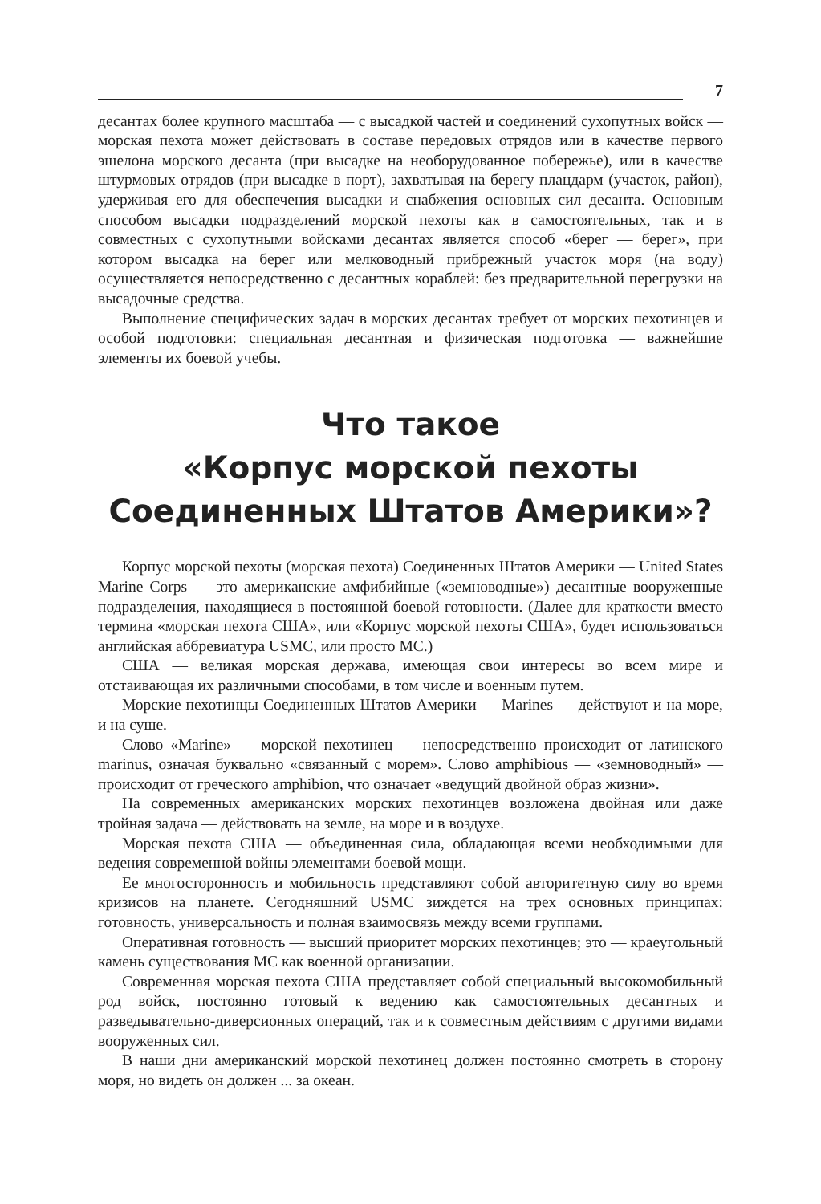7
десантах более крупного масштаба — с высадкой частей и соединений сухопутных войск — морская пехота может действовать в составе передовых отрядов или в качестве первого эшелона морского десанта (при высадке на необорудованное побережье), или в качестве штурмовых отрядов (при высадке в порт), захватывая на берегу плацдарм (участок, район), удерживая его для обеспечения высадки и снабжения основных сил десанта. Основным способом высадки подразделений морской пехоты как в самостоятельных, так и в совместных с сухопутными войсками десантах является способ «берег — берег», при котором высадка на берег или мелководный прибрежный участок моря (на воду) осуществляется непосредственно с десантных кораблей: без предварительной перегрузки на высадочные средства.
Выполнение специфических задач в морских десантах требует от морских пехотинцев и особой подготовки: специальная десантная и физическая подготовка — важнейшие элементы их боевой учебы.
Что такое
«Корпус морской пехоты
Соединенных Штатов Америки»?
Корпус морской пехоты (морская пехота) Соединенных Штатов Америки — United States Marine Corps — это американские амфибийные («земноводные») десантные вооруженные подразделения, находящиеся в постоянной боевой готовности. (Далее для краткости вместо термина «морская пехота США», или «Корпус морской пехоты США», будет использоваться английская аббревиатура USMC, или просто MC.)
США — великая морская держава, имеющая свои интересы во всем мире и отстаивающая их различными способами, в том числе и военным путем.
Морские пехотинцы Соединенных Штатов Америки — Marines — действуют и на море, и на суше.
Слово «Marine» — морской пехотинец — непосредственно происходит от латинского marinus, означая буквально «связанный с морем». Слово amphibious — «земноводный» — происходит от греческого amphibion, что означает «ведущий двойной образ жизни».
На современных американских морских пехотинцев возложена двойная или даже тройная задача — действовать на земле, на море и в воздухе.
Морская пехота США — объединенная сила, обладающая всеми необходимыми для ведения современной войны элементами боевой мощи.
Ее многосторонность и мобильность представляют собой авторитетную силу во время кризисов на планете. Сегодняшний USMC зиждется на трех основных принципах: готовность, универсальность и полная взаимосвязь между всеми группами.
Оперативная готовность — высший приоритет морских пехотинцев; это — краеугольный камень существования MC как военной организации.
Современная морская пехота США представляет собой специальный высокомобильный род войск, постоянно готовый к ведению как самостоятельных десантных и разведывательно-диверсионных операций, так и к совместным действиям с другими видами вооруженных сил.
В наши дни американский морской пехотинец должен постоянно смотреть в сторону моря, но видеть он должен ... за океан.